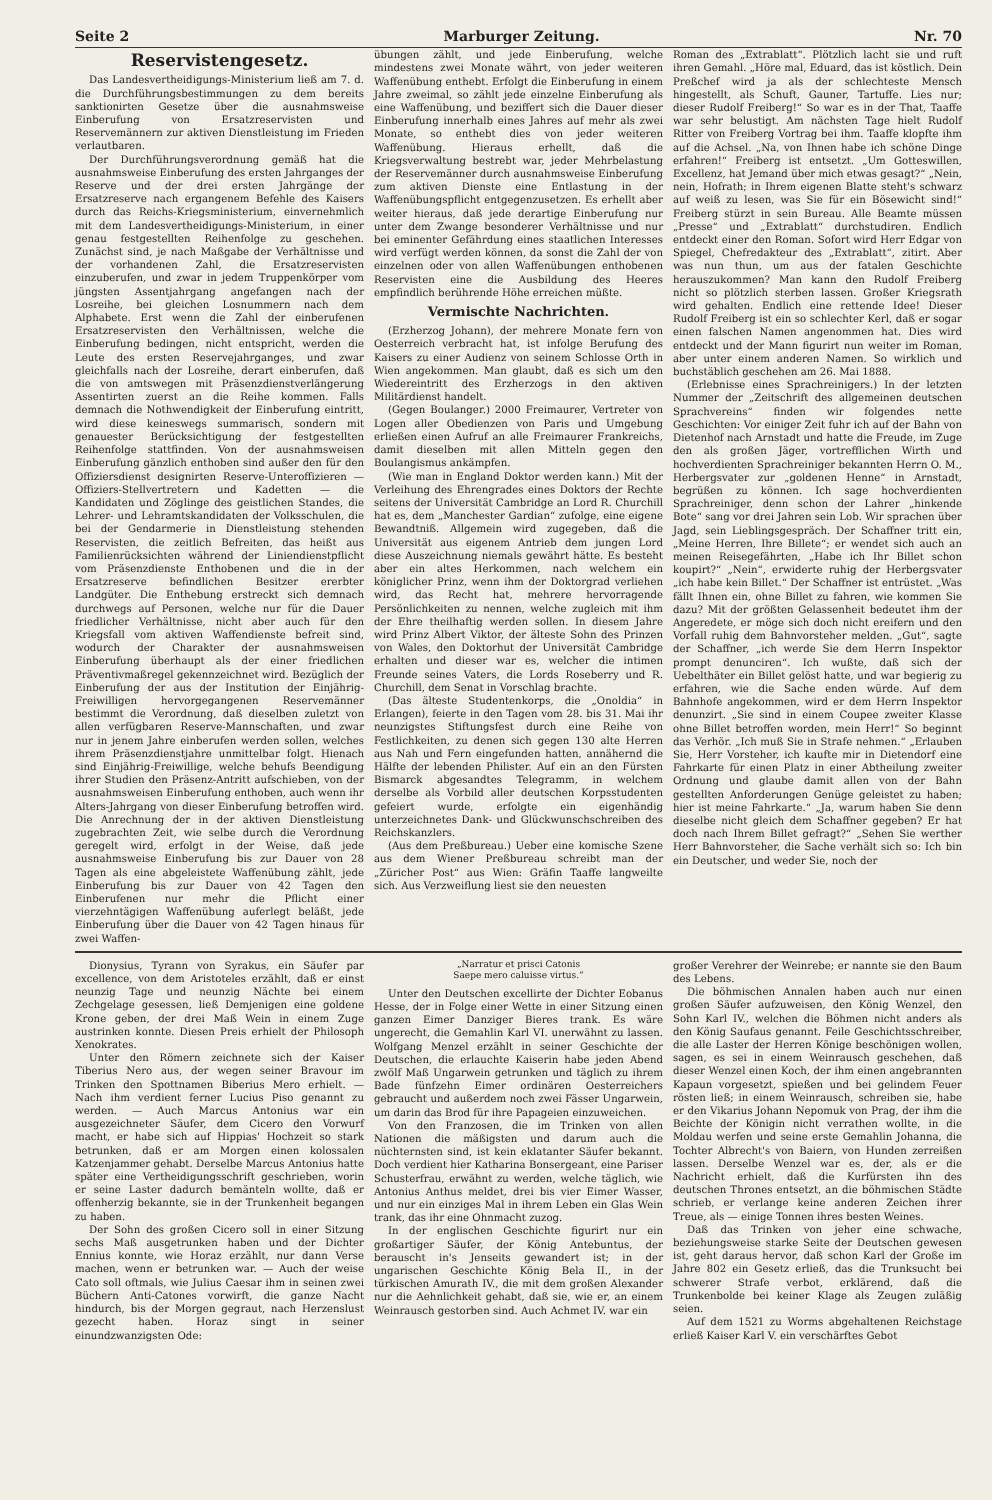Seite 2 Marburger Zeitung. Nr. 70
Reservistengesetz.
Das Landesvertheidigungs-Ministerium ließ am 7. d. die Durchführungsbestimmungen zu dem bereits sanktionirten Gesetze über die ausnahmsweise Einberufung von Ersatzreservisten und Reservemännern zur aktiven Dienstleistung im Frieden verlautbaren.
Der Durchführungsverordnung gemäß hat die ausnahmsweise Einberufung des ersten Jahrganges der Reserve und der drei ersten Jahrgänge der Ersatzreserve nach ergangenem Befehle des Kaisers durch das Reichs-Kriegsministerium, einvernehmlich mit dem Landesvertheidigungs-Ministerium, in einer genau festgestellten Reihenfolge zu geschehen. Zunächst sind, je nach Maßgabe der Verhältnisse und der vorhandenen Zahl, die Ersatzreservisten einzuberufen, und zwar in jedem Truppenkörper vom jüngsten Assentjahrgang angefangen nach der Losreihe, bei gleichen Losnummern nach dem Alphabete. Erst wenn die Zahl der einberufenen Ersatzreservisten den Verhältnissen, welche die Einberufung bedingen, nicht entspricht, werden die Leute des ersten Reservejahrganges, und zwar gleichfalls nach der Losreihe, derart einberufen, daß die von amtswegen mit Präsenzdienstverlängerung Assentirten zuerst an die Reihe kommen. Falls demnach die Nothwendigkeit der Einberufung eintritt, wird diese keineswegs summarisch, sondern mit genauester Berücksichtigung der festgestellten Reihenfolge stattfinden. Von der ausnahmsweisen Einberufung gänzlich enthoben sind außer den für den Offiziersdienst designirten Reserve-Unteroffizieren — Offiziers-Stellvertretern und Kadetten — die Kandidaten und Zöglinge des geistlichen Standes, die Lehrer- und Lehramtskandidaten der Volksschulen, die bei der Gendarmerie in Dienstleistung stehenden Reservisten, die zeitlich Befreiten, das heißt aus Familienrücksichten während der Liniendienstpflicht vom Präsenzdienste Enthobenen und die in der Ersatzreserve befindlichen Besitzer ererbter Landgüter. Die Enthebung erstreckt sich demnach durchwegs auf Personen, welche nur für die Dauer friedlicher Verhältnisse, nicht aber auch für den Kriegsfall vom aktiven Waffendienste befreit sind, wodurch der Charakter der ausnahmsweisen Einberufung überhaupt als der einer friedlichen Präventivmaßregel gekennzeichnet wird. Bezüglich der Einberufung der aus der Institution der Einjährig-Freiwilligen hervorgegangenen Reservemänner bestimmt die Verordnung, daß dieselben zuletzt von allen verfügbaren Reserve-Mannschaften, und zwar nur in jenem Jahre einberufen werden sollen, welches ihrem Präsenzdienstjahre unmittelbar folgt. Hienach sind Einjährig-Freiwillige, welche behufs Beendigung ihrer Studien den Präsenz-Antritt aufschieben, von der ausnahmsweisen Einberufung enthoben, auch wenn ihr Alters-Jahrgang von dieser Einberufung betroffen wird. Die Anrechnung der in der aktiven Dienstleistung zugebrachten Zeit, wie selbe durch die Verordnung geregelt wird, erfolgt in der Weise, daß jede ausnahmsweise Einberufung bis zur Dauer von 28 Tagen als eine abgeleistete Waffenübung zählt, jede Einberufung bis zur Dauer von 42 Tagen den Einberufenen nur mehr die Pflicht einer vierzehntägigen Waffenübung auferlegt beläßt, jede Einberufung über die Dauer von 42 Tagen hinaus für zwei Waffen-
übungen zählt, und jede Einberufung, welche mindestens zwei Monate währt, von jeder weiteren Waffenübung enthebt. Erfolgt die Einberufung in einem Jahre zweimal, so zählt jede einzelne Einberufung als eine Waffenübung, und beziffert sich die Dauer dieser Einberufung innerhalb eines Jahres auf mehr als zwei Monate, so enthebt dies von jeder weiteren Waffenübung. Hieraus erhellt, daß die Kriegsverwaltung bestrebt war, jeder Mehrbelastung der Reservemänner durch ausnahmsweise Einberufung zum aktiven Dienste eine Entlastung in der Waffenübungspflicht entgegenzusetzen. Es erhellt aber weiter hieraus, daß jede derartige Einberufung nur unter dem Zwange besonderer Verhältnisse und nur bei eminenter Gefährdung eines staatlichen Interesses wird verfügt werden können, da sonst die Zahl der von einzelnen oder von allen Waffenübungen enthobenen Reservisten eine die Ausbildung des Heeres empfindlich berührende Höhe erreichen müßte.
Vermischte Nachrichten.
(Erzherzog Johann), der mehrere Monate fern von Oesterreich verbracht hat, ist infolge Berufung des Kaisers zu einer Audienz von seinem Schlosse Orth in Wien angekommen. Man glaubt, daß es sich um den Wiedereintritt des Erzherzogs in den aktiven Militärdienst handelt.
(Gegen Boulanger.) 2000 Freimaurer, Vertreter von Logen aller Obedienzen von Paris und Umgebung erließen einen Aufruf an alle Freimaurer Frankreichs, damit dieselben mit allen Mitteln gegen den Boulangismus ankämpfen.
(Wie man in England Doktor werden kann.) Mit der Verleihung des Ehrengrades eines Doktors der Rechte seitens der Universität Cambridge an Lord R. Churchill hat es, dem „Manchester Gardian“ zufolge, eine eigene Bewandtniß. Allgemein wird zugegeben, daß die Universität aus eigenem Antrieb dem jungen Lord diese Auszeichnung niemals gewährt hätte. Es besteht aber ein altes Herkommen, nach welchem ein königlicher Prinz, wenn ihm der Doktorgrad verliehen wird, das Recht hat, mehrere hervorragende Persönlichkeiten zu nennen, welche zugleich mit ihm der Ehre theilhaftig werden sollen. In diesem Jahre wird Prinz Albert Viktor, der älteste Sohn des Prinzen von Wales, den Doktorhut der Universität Cambridge erhalten und dieser war es, welcher die intimen Freunde seines Vaters, die Lords Roseberry und R. Churchill, dem Senat in Vorschlag brachte.
(Das älteste Studentenkorps, die „Onoldia“ in Erlangen), feierte in den Tagen vom 28. bis 31. Mai ihr neunzigstes Stiftungsfest durch eine Reihe von Festlichkeiten, zu denen sich gegen 130 alte Herren aus Nah und Fern eingefunden hatten, annähernd die Hälfte der lebenden Philister. Auf ein an den Fürsten Bismarck abgesandtes Telegramm, in welchem derselbe als Vorbild aller deutschen Korpsstudenten gefeiert wurde, erfolgte ein eigenhändig unterzeichnetes Dank- und Glückwunschschreiben des Reichskanzlers.
(Aus dem Preßbureau.) Ueber eine komische Szene aus dem Wiener Preßbureau schreibt man der „Züricher Post“ aus Wien: Gräfin Taaffe langweilte sich. Aus Verzweiflung liest sie den neuesten
Roman des „Extrablatt“. Plötzlich lacht sie und ruft ihren Gemahl. „Höre mal, Eduard, das ist köstlich. Dein Preßchef wird ja als der schlechteste Mensch hingestellt, als Schuft, Gauner, Tartuffe. Lies nur; dieser Rudolf Freiberg!“ So war es in der That, Taaffe war sehr belustigt. Am nächsten Tage hielt Rudolf Ritter von Freiberg Vortrag bei ihm. Taaffe klopfte ihm auf die Achsel. „Na, von Ihnen habe ich schöne Dinge erfahren!“ Freiberg ist entsetzt. „Um Gotteswillen, Excellenz, hat Jemand über mich etwas gesagt?“ „Nein, nein, Hofrath; in Ihrem eigenen Blatte steht's schwarz auf weiß zu lesen, was Sie für ein Bösewicht sind!“ Freiberg stürzt in sein Bureau. Alle Beamte müssen „Presse“ und „Extrablatt“ durchstudiren. Endlich entdeckt einer den Roman. Sofort wird Herr Edgar von Spiegel, Chefredakteur des „Extrablatt“, zitirt. Aber was nun thun, um aus der fatalen Geschichte herauszukommen? Man kann den Rudolf Freiberg nicht so plötzlich sterben lassen. Großer Kriegsrath wird gehalten. Endlich eine rettende Idee! Dieser Rudolf Freiberg ist ein so schlechter Kerl, daß er sogar einen falschen Namen angenommen hat. Dies wird entdeckt und der Mann figurirt nun weiter im Roman, aber unter einem anderen Namen. So wirklich und buchstäblich geschehen am 26. Mai 1888.
(Erlebnisse eines Sprachreinigers.) In der letzten Nummer der „Zeitschrift des allgemeinen deutschen Sprachvereins“ finden wir folgendes nette Geschichten: Vor einiger Zeit fuhr ich auf der Bahn von Dietenhof nach Arnstadt und hatte die Freude, im Zuge den als großen Jäger, vortrefflichen Wirth und hochverdienten Sprachreiniger bekannten Herrn O. M., Herbergsvater zur „goldenen Henne“ in Arnstadt, begrüßen zu können. Ich sage hochverdienten Sprachreiniger, denn schon der Lahrer „hinkende Bote“ sang vor drei Jahren sein Lob. Wir sprachen über Jagd, sein Lieblingsgespräch. Der Schaffner tritt ein, „Meine Herren, Ihre Billete“; er wendet sich auch an meinen Reisegefährten, „Habe ich Ihr Billet schon koupirt?“ „Nein“, erwiderte ruhig der Herbergsvater „ich habe kein Billet.“ Der Schaffner ist entrüstet. „Was fällt Ihnen ein, ohne Billet zu fahren, wie kommen Sie dazu? Mit der größten Gelassenheit bedeutet ihm der Angeredete, er möge sich doch nicht ereifern und den Vorfall ruhig dem Bahnvorsteher melden. „Gut“, sagte der Schaffner, „ich werde Sie dem Herrn Inspektor prompt denunciren“. Ich wußte, daß sich der Uebelthäter ein Billet gelöst hatte, und war begierig zu erfahren, wie die Sache enden würde. Auf dem Bahnhofe angekommen, wird er dem Herrn Inspektor denunzirt. „Sie sind in einem Coupee zweiter Klasse ohne Billet betroffen worden, mein Herr!“ So beginnt das Verhör. „Ich muß Sie in Strafe nehmen.“ „Erlauben Sie, Herr Vorsteher, ich kaufte mir in Dietendorf eine Fahrkarte für einen Platz in einer Abtheilung zweiter Ordnung und glaube damit allen von der Bahn gestellten Anforderungen Genüge geleistet zu haben; hier ist meine Fahrkarte.“ „Ja, warum haben Sie denn dieselbe nicht gleich dem Schaffner gegeben? Er hat doch nach Ihrem Billet gefragt?“ „Sehen Sie werther Herr Bahnvorsteher, die Sache verhält sich so: Ich bin ein Deutscher, und weder Sie, noch der
Dionysius, Tyrann von Syrakus, ein Säufer par excellence, von dem Aristoteles erzählt, daß er einst neunzig Tage und neunzig Nächte bei einem Zechgelage gesessen, ließ Demjenigen eine goldene Krone geben, der drei Maß Wein in einem Zuge austrinken konnte. Diesen Preis erhielt der Philosoph Xenokrates.
Unter den Römern zeichnete sich der Kaiser Tiberius Nero aus, der wegen seiner Bravour im Trinken den Spottnamen Biberius Mero erhielt. — Nach ihm verdient ferner Lucius Piso genannt zu werden. — Auch Marcus Antonius war ein ausgezeichneter Säufer, dem Cicero den Vorwurf macht, er habe sich auf Hippias' Hochzeit so stark betrunken, daß er am Morgen einen kolossalen Katzenjammer gehabt. Derselbe Marcus Antonius hatte später eine Vertheidigungsschrift geschrieben, worin er seine Laster dadurch bemänteln wollte, daß er offenherzig bekannte, sie in der Trunkenheit begangen zu haben.
Der Sohn des großen Cicero soll in einer Sitzung sechs Maß ausgetrunken haben und der Dichter Ennius konnte, wie Horaz erzählt, nur dann Verse machen, wenn er betrunken war. — Auch der weise Cato soll oftmals, wie Julius Caesar ihm in seinen zwei Büchern Anti-Catones vorwirft, die ganze Nacht hindurch, bis der Morgen gegraut, nach Herzenslust gezecht haben. Horaz singt in seiner einundzwanzigsten Ode:
„Narratur et prisci Catonis
Saepe mero caluisse virtus.“
Unter den Deutschen excellirte der Dichter Eobanus Hesse, der in Folge einer Wette in einer Sitzung einen ganzen Eimer Danziger Bieres trank. Es wäre ungerecht, die Gemahlin Karl VI. unerwähnt zu lassen. Wolfgang Menzel erzählt in seiner Geschichte der Deutschen, die erlauchte Kaiserin habe jeden Abend zwölf Maß Ungarwein getrunken und täglich zu ihrem Bade fünfzehn Eimer ordinären Oesterreichers gebraucht und außerdem noch zwei Fässer Ungarwein, um darin das Brod für ihre Papageien einzuweichen.
Von den Franzosen, die im Trinken von allen Nationen die mäßigsten und darum auch die nüchternsten sind, ist kein eklatanter Säufer bekannt. Doch verdient hier Katharina Bonsergeant, eine Pariser Schusterfrau, erwähnt zu werden, welche täglich, wie Antonius Anthus meldet, drei bis vier Eimer Wasser, und nur ein einziges Mal in ihrem Leben ein Glas Wein trank, das ihr eine Ohnmacht zuzog.
In der englischen Geschichte figurirt nur ein großartiger Säufer, der König Antebuntus, der berauscht in's Jenseits gewandert ist; in der ungarischen Geschichte König Bela II., in der türkischen Amurath IV., die mit dem großen Alexander nur die Aehnlichkeit gehabt, daß sie, wie er, an einem Weinrausch gestorben sind. Auch Achmet IV. war ein
großer Verehrer der Weinrebe; er nannte sie den Baum des Lebens.
Die böhmischen Annalen haben auch nur einen großen Säufer aufzuweisen, den König Wenzel, den Sohn Karl IV., welchen die Böhmen nicht anders als den König Saufaus genannt. Feile Geschichtsschreiber, die alle Laster der Herren Könige beschönigen wollen, sagen, es sei in einem Weinrausch geschehen, daß dieser Wenzel einen Koch, der ihm einen angebrannten Kapaun vorgesetzt, spießen und bei gelindem Feuer rösten ließ; in einem Weinrausch, schreiben sie, habe er den Vikarius Johann Nepomuk von Prag, der ihm die Beichte der Königin nicht verrathen wollte, in die Moldau werfen und seine erste Gemahlin Johanna, die Tochter Albrecht's von Baiern, von Hunden zerreißen lassen. Derselbe Wenzel war es, der, als er die Nachricht erhielt, daß die Kurfürsten ihn des deutschen Thrones entsetzt, an die böhmischen Städte schrieb, er verlange keine anderen Zeichen ihrer Treue, als — einige Tonnen ihres besten Weines.
Daß das Trinken von jeher eine schwache, beziehungsweise starke Seite der Deutschen gewesen ist, geht daraus hervor, daß schon Karl der Große im Jahre 802 ein Gesetz erließ, das die Trunksucht bei schwerer Strafe verbot, erklärend, daß die Trunkenbolde bei keiner Klage als Zeugen zuläßig seien.
Auf dem 1521 zu Worms abgehaltenen Reichstage erließ Kaiser Karl V. ein verschärftes Gebot